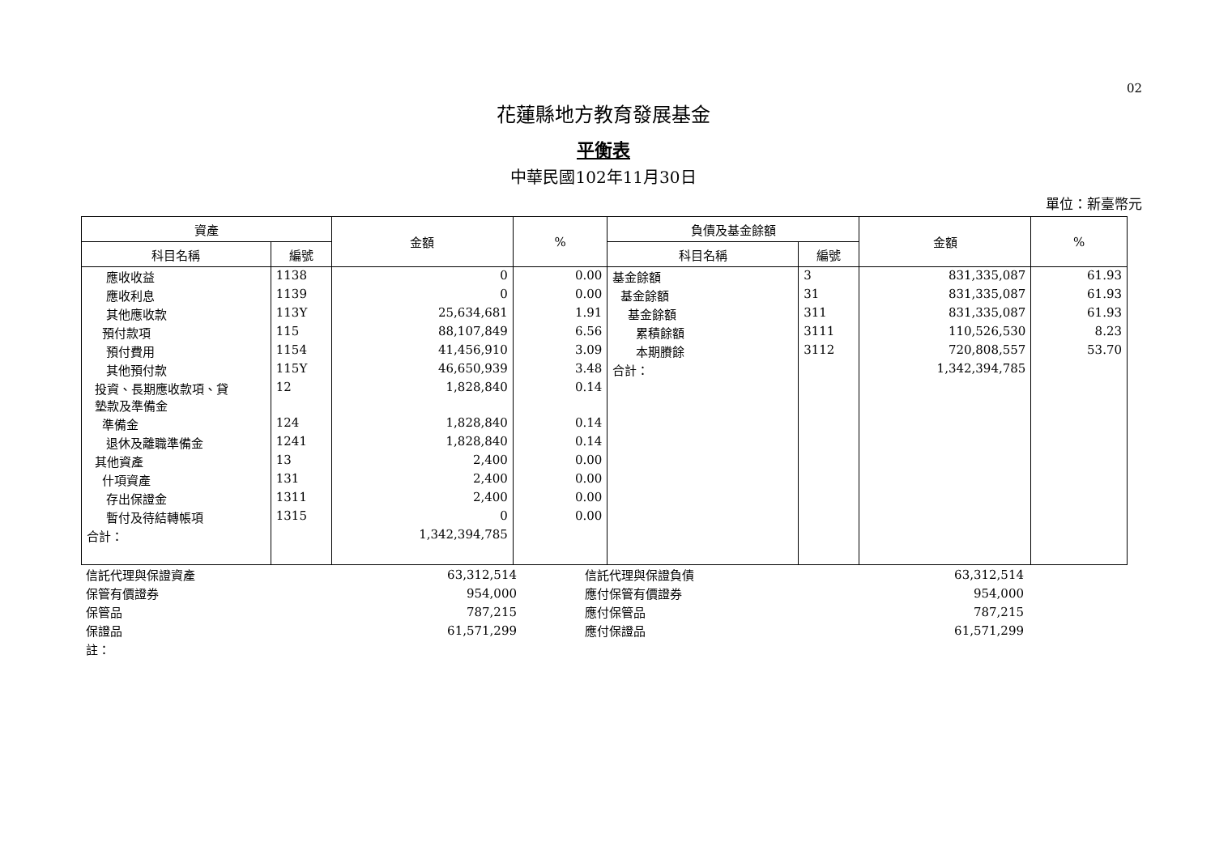02
花蓮縣地方教育發展基金
平衡表
中華民國102年11月30日
單位：新臺幣元
| 資產 | | 金額 | % | 負債及基金餘額 | | 金額 | % |
| --- | --- | --- | --- | --- | --- | --- | --- |
| 科目名稱 | 編號 | | | 科目名稱 | 編號 | | |
| 應收收益 | 1138 | 0 | 0.00 | 基金餘額 | 3 | 831,335,087 | 61.93 |
| 應收利息 | 1139 | 0 | 0.00 | 基金餘額 | 31 | 831,335,087 | 61.93 |
| 其他應收款 | 113Y | 25,634,681 | 1.91 | 基金餘額 | 311 | 831,335,087 | 61.93 |
| 預付款項 | 115 | 88,107,849 | 6.56 | 累積餘額 | 3111 | 110,526,530 | 8.23 |
| 預付費用 | 1154 | 41,456,910 | 3.09 | 本期賸餘 | 3112 | 720,808,557 | 53.70 |
| 其他預付款 | 115Y | 46,650,939 | 3.48 | 合計： | | 1,342,394,785 | |
| 投資、長期應收款項、貸 墊款及準備金 | 12 | 1,828,840 | 0.14 | | | | |
| 準備金 | 124 | 1,828,840 | 0.14 | | | | |
| 退休及離職準備金 | 1241 | 1,828,840 | 0.14 | | | | |
| 其他資產 | 13 | 2,400 | 0.00 | | | | |
| 什項資產 | 131 | 2,400 | 0.00 | | | | |
| 存出保證金 | 1311 | 2,400 | 0.00 | | | | |
| 暫付及待結轉帳項 | 1315 | 0 | 0.00 | | | | |
| 合計： | | 1,342,394,785 | | | | | |
| 信託代理與保證資產 | 63,312,514 | | 信託代理與保證負債 | 63,312,514 |
| 保管有價證券 | 954,000 | | 應付保管有價證券 | 954,000 |
| 保管品 | 787,215 | | 應付保管品 | 787,215 |
| 保證品 | 61,571,299 | | 應付保證品 | 61,571,299 |
| 註： | | | | |